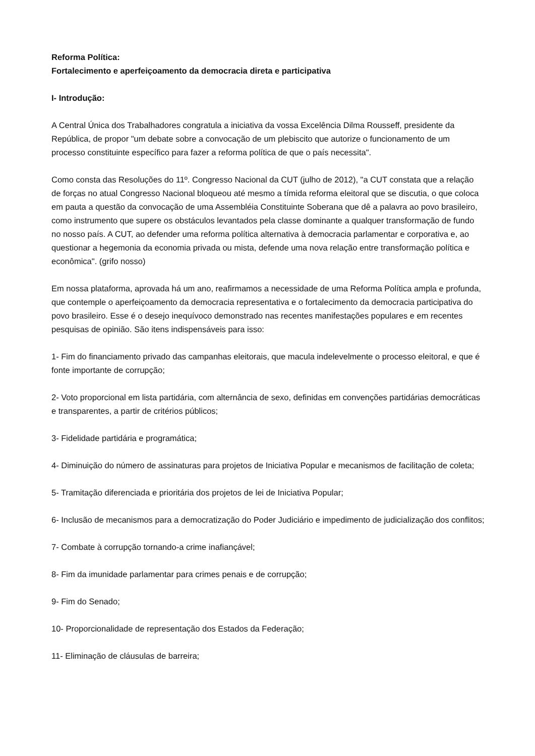Reforma Política:
Fortalecimento e aperfeiçoamento da democracia direta e participativa
I- Introdução:
A Central Única dos Trabalhadores congratula a iniciativa da vossa Excelência Dilma Rousseff, presidente da República, de propor "um debate sobre a convocação de um plebiscito que autorize o funcionamento de um processo constituinte específico para fazer a reforma política de que o país necessita".
Como consta das Resoluções do 11º. Congresso Nacional da CUT (julho de 2012), "a CUT constata que a relação de forças no atual Congresso Nacional bloqueou até mesmo a tímida reforma eleitoral que se discutia, o que coloca em pauta a questão da convocação de uma Assembléia Constituinte Soberana que dê a palavra ao povo brasileiro, como instrumento que supere os obstáculos levantados pela classe dominante a qualquer transformação de fundo no nosso país. A CUT, ao defender uma reforma política alternativa à democracia parlamentar e corporativa e, ao questionar a hegemonia da economia privada ou mista, defende uma nova relação entre transformação política e econômica". (grifo nosso)
Em nossa plataforma, aprovada há um ano, reafirmamos a necessidade de uma Reforma Política ampla e profunda, que contemple o aperfeiçoamento da democracia representativa e o fortalecimento da democracia participativa do povo brasileiro. Esse é o desejo inequívoco demonstrado nas recentes manifestações populares e em recentes pesquisas de opinião. São itens indispensáveis para isso:
1- Fim do financiamento privado das campanhas eleitorais, que macula indelevelmente o processo eleitoral, e que é fonte importante de corrupção;
2- Voto proporcional em lista partidária, com alternância de sexo, definidas em convenções partidárias democráticas e transparentes, a partir de critérios públicos;
3- Fidelidade partidária e programática;
4- Diminuição do número de assinaturas para projetos de Iniciativa Popular e mecanismos de facilitação de coleta;
5- Tramitação diferenciada e prioritária dos projetos de lei de Iniciativa Popular;
6- Inclusão de mecanismos para a democratização do Poder Judiciário e impedimento de judicialização dos conflitos;
7- Combate à corrupção tornando-a crime inafiançável;
8- Fim da imunidade parlamentar para crimes penais e de corrupção;
9- Fim do Senado;
10- Proporcionalidade de representação dos Estados da Federação;
11- Eliminação de cláusulas de barreira;